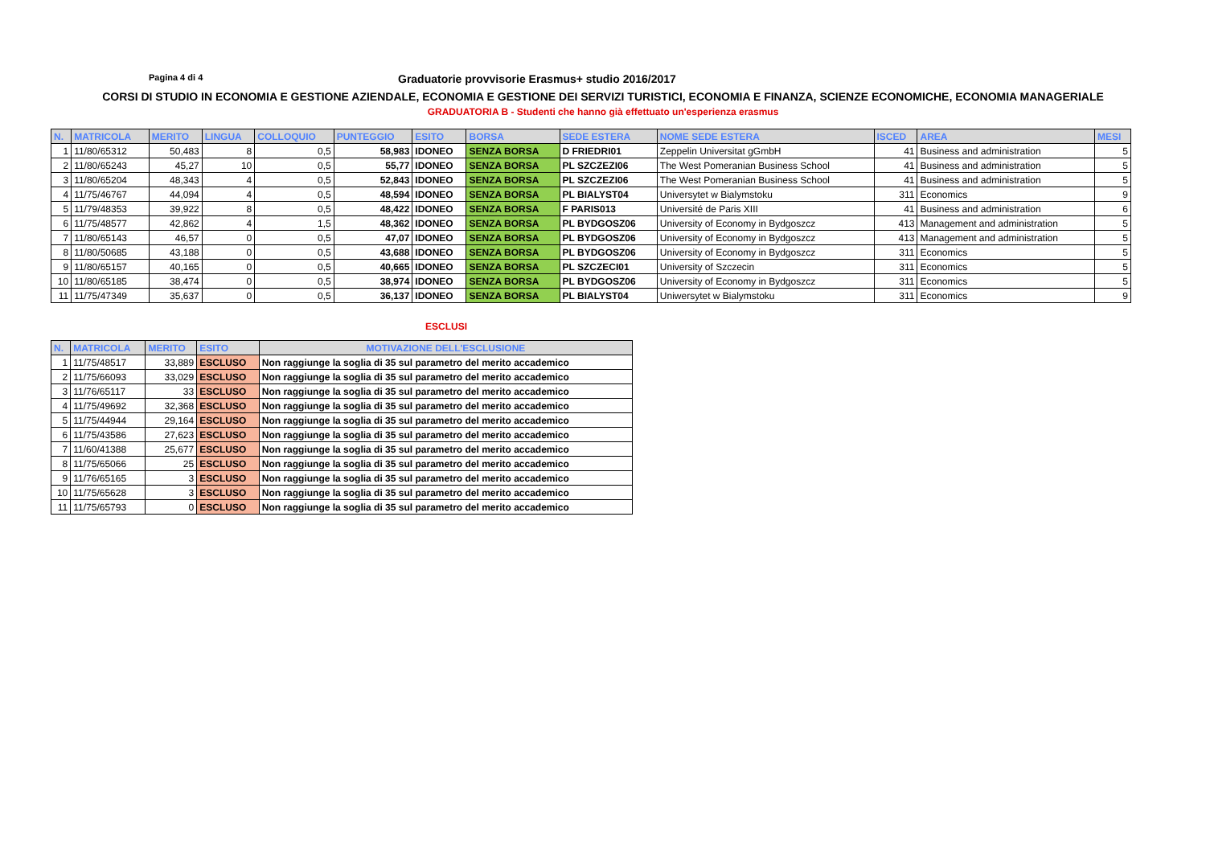Pagina 4 di 4
Graduatorie provvisorie Erasmus+ studio 2016/2017
CORSI DI STUDIO IN ECONOMIA E GESTIONE AZIENDALE, ECONOMIA E GESTIONE DEI SERVIZI TURISTICI, ECONOMIA E FINANZA, SCIENZE ECONOMICHE, ECONOMIA MANAGERIALE
GRADUATORIA B - Studenti che hanno già effettuato un'esperienza erasmus
| N. | MATRICOLA | MERITO | LINGUA | COLLOQUIO | PUNTEGGIO | ESITO | BORSA | SEDE ESTERA | NOME SEDE ESTERA | ISCED | AREA | MESI |
| --- | --- | --- | --- | --- | --- | --- | --- | --- | --- | --- | --- | --- |
| 1 | 11/80/65312 | 50,483 | 8 | 0,5 | 58,983 | IDONEO | SENZA BORSA | D FRIEDRI01 | Zeppelin Universitat gGmbH | 41 | Business and administration | 5 |
| 2 | 11/80/65243 | 45,27 | 10 | 0,5 | 55,77 | IDONEO | SENZA BORSA | PL SZCZEZI06 | The West Pomeranian Business School | 41 | Business and administration | 5 |
| 3 | 11/80/65204 | 48,343 | 4 | 0,5 | 52,843 | IDONEO | SENZA BORSA | PL SZCZEZI06 | The West Pomeranian Business School | 41 | Business and administration | 5 |
| 4 | 11/75/46767 | 44,094 | 4 | 0,5 | 48,594 | IDONEO | SENZA BORSA | PL BIALYST04 | Universytet w Bialymstoku | 311 | Economics | 9 |
| 5 | 11/79/48353 | 39,922 | 8 | 0,5 | 48,422 | IDONEO | SENZA BORSA | F PARIS013 | Université de Paris XIII | 41 | Business and administration | 6 |
| 6 | 11/75/48577 | 42,862 | 4 | 1,5 | 48,362 | IDONEO | SENZA BORSA | PL BYDGOSZ06 | University of Economy in Bydgoszcz | 413 | Management and administration | 5 |
| 7 | 11/80/65143 | 46,57 | 0 | 0,5 | 47,07 | IDONEO | SENZA BORSA | PL BYDGOSZ06 | University of Economy in Bydgoszcz | 413 | Management and administration | 5 |
| 8 | 11/80/50685 | 43,188 | 0 | 0,5 | 43,688 | IDONEO | SENZA BORSA | PL BYDGOSZ06 | University of Economy in Bydgoszcz | 311 | Economics | 5 |
| 9 | 11/80/65157 | 40,165 | 0 | 0,5 | 40,665 | IDONEO | SENZA BORSA | PL SZCZECI01 | University of Szczecin | 311 | Economics | 5 |
| 10 | 11/80/65185 | 38,474 | 0 | 0,5 | 38,974 | IDONEO | SENZA BORSA | PL BYDGOSZ06 | University of Economy in Bydgoszcz | 311 | Economics | 5 |
| 11 | 11/75/47349 | 35,637 | 0 | 0,5 | 36,137 | IDONEO | SENZA BORSA | PL BIALYST04 | Uniwersytet w Bialymstoku | 311 | Economics | 9 |
ESCLUSI
| N. | MATRICOLA | MERITO | ESITO | MOTIVAZIONE DELL'ESCLUSIONE |
| --- | --- | --- | --- | --- |
| 1 | 11/75/48517 | 33,889 | ESCLUSO | Non raggiunge la soglia di 35 sul parametro del merito accademico |
| 2 | 11/75/66093 | 33,029 | ESCLUSO | Non raggiunge la soglia di 35 sul parametro del merito accademico |
| 3 | 11/76/65117 | 33 | ESCLUSO | Non raggiunge la soglia di 35 sul parametro del merito accademico |
| 4 | 11/75/49692 | 32,368 | ESCLUSO | Non raggiunge la soglia di 35 sul parametro del merito accademico |
| 5 | 11/75/44944 | 29,164 | ESCLUSO | Non raggiunge la soglia di 35 sul parametro del merito accademico |
| 6 | 11/75/43586 | 27,623 | ESCLUSO | Non raggiunge la soglia di 35 sul parametro del merito accademico |
| 7 | 11/60/41388 | 25,677 | ESCLUSO | Non raggiunge la soglia di 35 sul parametro del merito accademico |
| 8 | 11/75/65066 | 25 | ESCLUSO | Non raggiunge la soglia di 35 sul parametro del merito accademico |
| 9 | 11/76/65165 | 3 | ESCLUSO | Non raggiunge la soglia di 35 sul parametro del merito accademico |
| 10 | 11/75/65628 | 3 | ESCLUSO | Non raggiunge la soglia di 35 sul parametro del merito accademico |
| 11 | 11/75/65793 | 0 | ESCLUSO | Non raggiunge la soglia di 35 sul parametro del merito accademico |